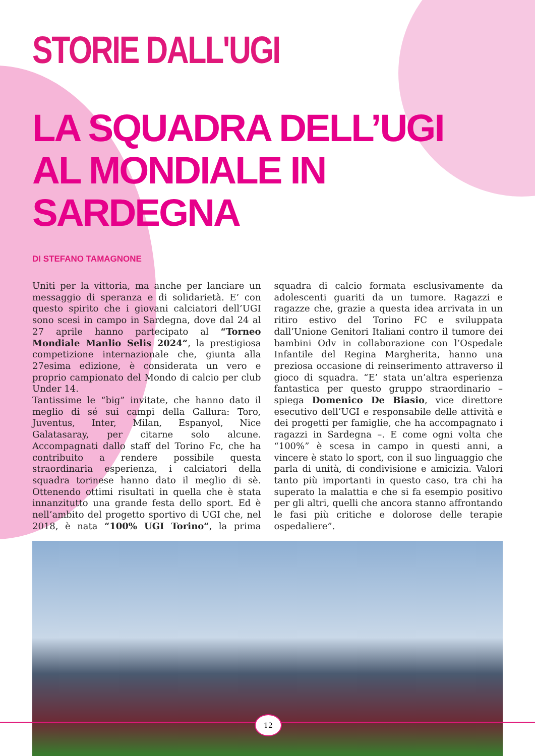STORIE DALL'UGI
LA SQUADRA DELL’UGI
AL MONDIALE IN SARDEGNA
DI STEFANO TAMAGNONE
Uniti per la vittoria, ma anche per lanciare un messaggio di speranza e di solidarietà. E’ con questo spirito che i giovani calciatori dell’UGI sono scesi in campo in Sardegna, dove dal 24 al 27 aprile hanno partecipato al “Torneo Mondiale Manlio Selis 2024”, la prestigiosa competizione internazionale che, giunta alla 27esima edizione, è considerata un vero e proprio campionato del Mondo di calcio per club Under 14.
Tantissime le “big” invitate, che hanno dato il meglio di sé sui campi della Gallura: Toro, Juventus, Inter, Milan, Espanyol, Nice Galatasaray, per citarne solo alcune. Accompagnati dallo staff del Torino Fc, che ha contribuito a rendere possibile questa straordinaria esperienza, i calciatori della squadra torinese hanno dato il meglio di sè. Ottenendo ottimi risultati in quella che è stata innanzitutto una grande festa dello sport. Ed è nell’ambito del progetto sportivo di UGI che, nel 2018, è nata “100% UGI Torino”, la prima squadra di calcio formata esclusivamente da adolescenti guariti da un tumore. Ragazzi e ragazze che, grazie a questa idea arrivata in un ritiro estivo del Torino FC e sviluppata dall’Unione Genitori Italiani contro il tumore dei bambini Odv in collaborazione con l’Ospedale Infantile del Regina Margherita, hanno una preziosa occasione di reinserimento attraverso il gioco di squadra. “E’ stata un’altra esperienza fantastica per questo gruppo straordinario – spiega Domenico De Biasio, vice direttore esecutivo dell’UGI e responsabile delle attività e dei progetti per famiglie, che ha accompagnato i ragazzi in Sardegna –. E come ogni volta che “100%” è scesa in campo in questi anni, a vincere è stato lo sport, con il suo linguaggio che parla di unità, di condivisione e amicizia. Valori tanto più importanti in questo caso, tra chi ha superato la malattia e che si fa esempio positivo per gli altri, quelli che ancora stanno affrontando le fasi più critiche e dolorose delle terapie ospedaliere”.
12